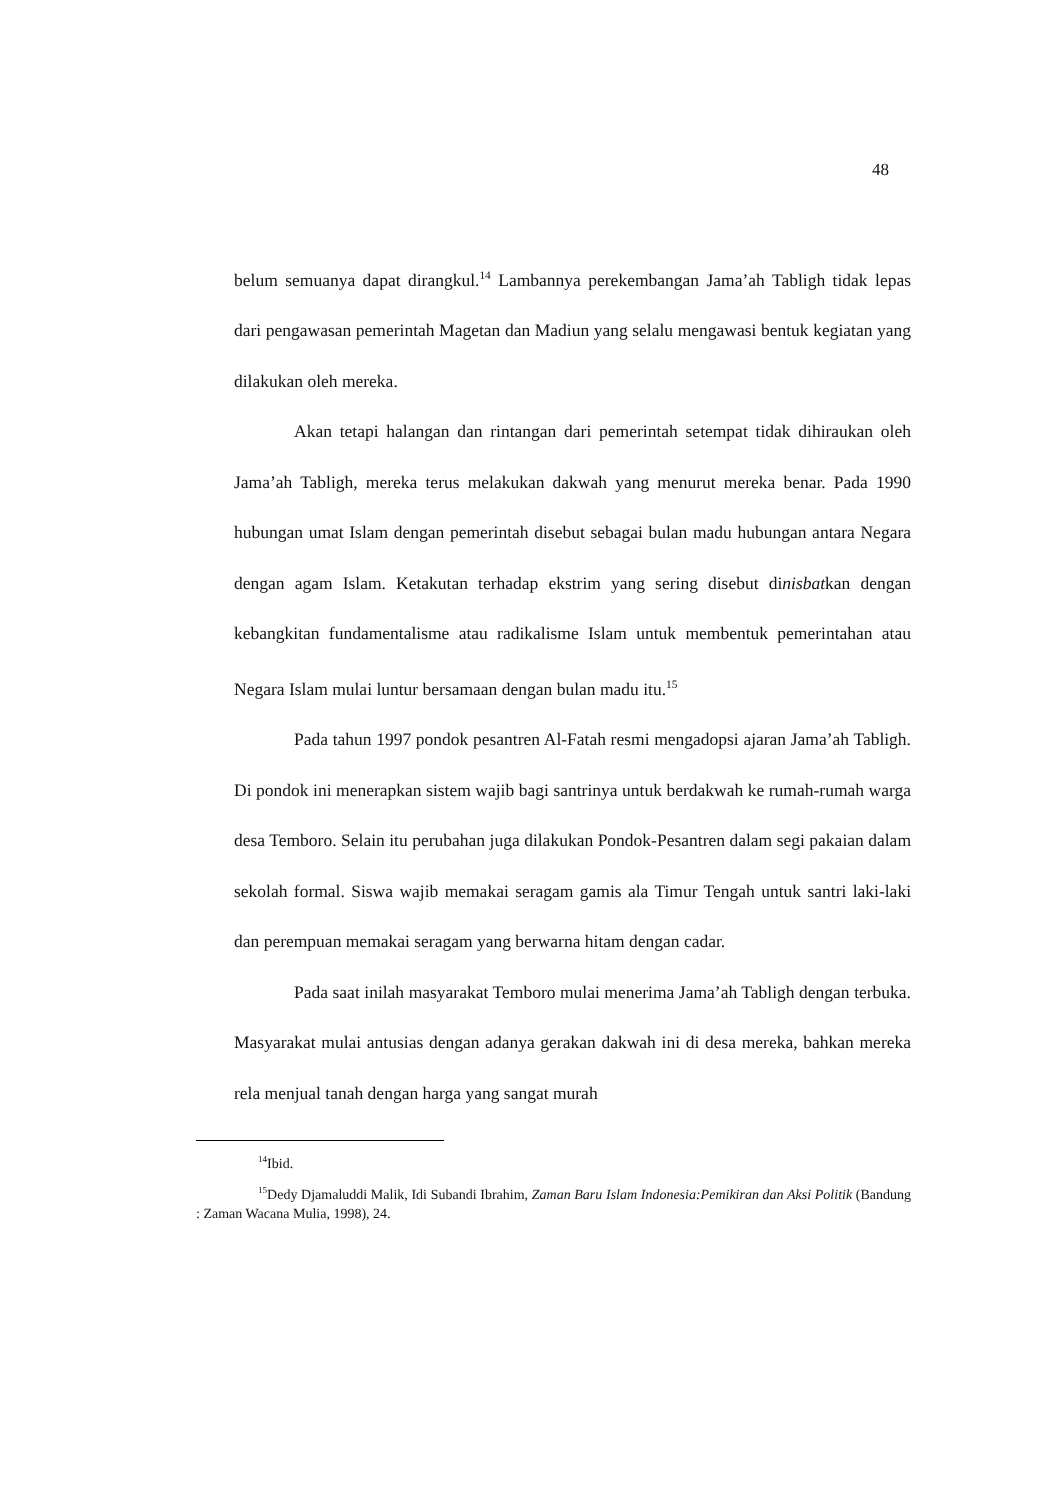48
belum semuanya dapat dirangkul.<sup>14</sup> Lambannya perekembangan Jama’ah Tabligh tidak lepas dari pengawasan pemerintah Magetan dan Madiun yang selalu mengawasi bentuk kegiatan yang dilakukan oleh mereka.
Akan tetapi halangan dan rintangan dari pemerintah setempat tidak dihiraukan oleh Jama’ah Tabligh, mereka terus melakukan dakwah yang menurut mereka benar. Pada 1990 hubungan umat Islam dengan pemerintah disebut sebagai bulan madu hubungan antara Negara dengan agam Islam. Ketakutan terhadap ekstrim yang sering disebut dinisbatkan dengan kebangkitan fundamentalisme atau radikalisme Islam untuk membentuk pemerintahan atau Negara Islam mulai luntur bersamaan dengan bulan madu itu.<sup>15</sup>
Pada tahun 1997 pondok pesantren Al-Fatah resmi mengadopsi ajaran Jama’ah Tabligh. Di pondok ini menerapkan sistem wajib bagi santrinya untuk berdakwah ke rumah-rumah warga desa Temboro. Selain itu perubahan juga dilakukan Pondok-Pesantren dalam segi pakaian dalam sekolah formal. Siswa wajib memakai seragam gamis ala Timur Tengah untuk santri laki-laki dan perempuan memakai seragam yang berwarna hitam dengan cadar.
Pada saat inilah masyarakat Temboro mulai menerima Jama’ah Tabligh dengan terbuka. Masyarakat mulai antusias dengan adanya gerakan dakwah ini di desa mereka, bahkan mereka rela menjual tanah dengan harga yang sangat murah
<sup>14</sup> Ibid.
<sup>15</sup> Dedy Djamaluddi Malik, Idi Subandi Ibrahim, Zaman Baru Islam Indonesia:Pemikiran dan Aksi Politik (Bandung : Zaman Wacana Mulia, 1998), 24.